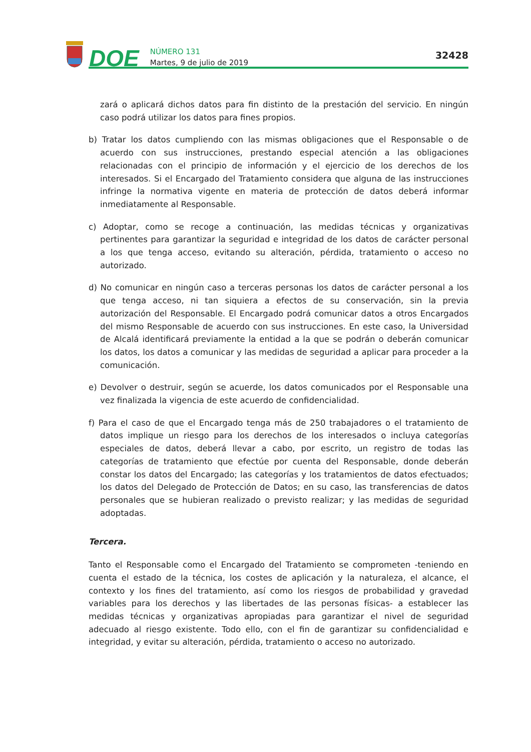DOE
NÚMERO 131
Martes, 9 de julio de 2019
32428
zará o aplicará dichos datos para fin distinto de la prestación del servicio. En ningún caso podrá utilizar los datos para fines propios.
b) Tratar los datos cumpliendo con las mismas obligaciones que el Responsable o de acuerdo con sus instrucciones, prestando especial atención a las obligaciones relacionadas con el principio de información y el ejercicio de los derechos de los interesados. Si el Encargado del Tratamiento considera que alguna de las instrucciones infringe la normativa vigente en materia de protección de datos deberá informar inmediatamente al Responsable.
c) Adoptar, como se recoge a continuación, las medidas técnicas y organizativas pertinentes para garantizar la seguridad e integridad de los datos de carácter personal a los que tenga acceso, evitando su alteración, pérdida, tratamiento o acceso no autorizado.
d) No comunicar en ningún caso a terceras personas los datos de carácter personal a los que tenga acceso, ni tan siquiera a efectos de su conservación, sin la previa autorización del Responsable. El Encargado podrá comunicar datos a otros Encargados del mismo Responsable de acuerdo con sus instrucciones. En este caso, la Universidad de Alcalá identificará previamente la entidad a la que se podrán o deberán comunicar los datos, los datos a comunicar y las medidas de seguridad a aplicar para proceder a la comunicación.
e) Devolver o destruir, según se acuerde, los datos comunicados por el Responsable una vez finalizada la vigencia de este acuerdo de confidencialidad.
f) Para el caso de que el Encargado tenga más de 250 trabajadores o el tratamiento de datos implique un riesgo para los derechos de los interesados o incluya categorías especiales de datos, deberá llevar a cabo, por escrito, un registro de todas las categorías de tratamiento que efectúe por cuenta del Responsable, donde deberán constar los datos del Encargado; las categorías y los tratamientos de datos efectuados; los datos del Delegado de Protección de Datos; en su caso, las transferencias de datos personales que se hubieran realizado o previsto realizar; y las medidas de seguridad adoptadas.
Tercera.
Tanto el Responsable como el Encargado del Tratamiento se comprometen -teniendo en cuenta el estado de la técnica, los costes de aplicación y la naturaleza, el alcance, el contexto y los fines del tratamiento, así como los riesgos de probabilidad y gravedad variables para los derechos y las libertades de las personas físicas- a establecer las medidas técnicas y organizativas apropiadas para garantizar el nivel de seguridad adecuado al riesgo existente. Todo ello, con el fin de garantizar su confidencialidad e integridad, y evitar su alteración, pérdida, tratamiento o acceso no autorizado.